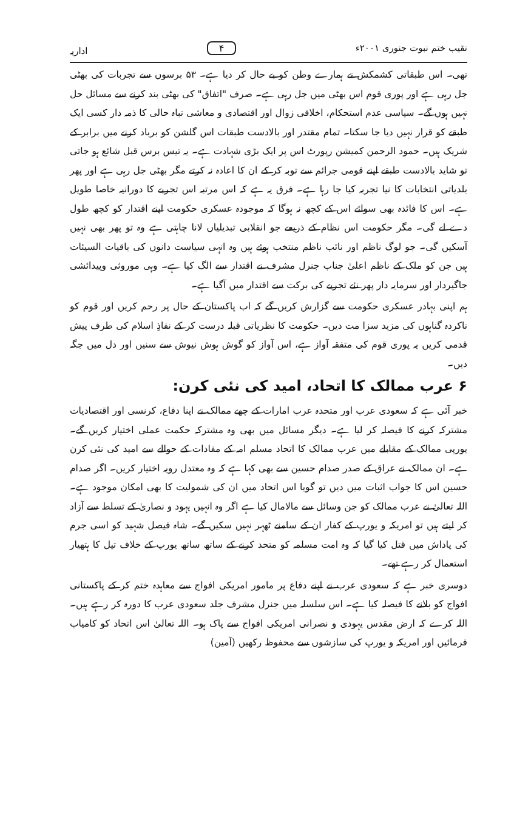نقیب ختم نبوت جنوری ۲۰۰۱ء ۴ اداریہ
تھی۔ اس طبقاتی کشمکش نے ہمارے وطن کو بے حال کر دیا ہے۔ ۵۳ برسوں سے تجربات کی بھٹی جل رہی ہے اور پوری قوم اس بھٹی میں جل رہی ہے۔ صرف "اتفاق" کی بھٹی بند کرنے سے مسائل حل نہیں ہوں گے۔ سیاسی عدم استحکام، اخلاقی زوال اور اقتصادی و معاشی تباہ حالی کا ذمہ دار کسی ایک طبقے کو قرار نہیں دیا جا سکتا۔ تمام مقتدر اور بالادست طبقات اس گلشن کو برباد کرنے میں برابر کے شریک ہیں۔ حمود الرحمن کمیشن رپورٹ اس پر ایک بڑی شہادت ہے۔ یہ تیس برس قبل شائع ہو جاتی تو شاید بالادست طبقے اپنے قومی جرائم سے توبہ کر کے ان کا اعادہ نہ کرتے مگر بھٹی جل رہی ہے اور پھر بلدیاتی انتخابات کا نیا تجربہ کیا جا رہا ہے۔ فرق یہ ہے کہ اس مرتبہ اس تجربے کا دورانیہ خاصا طویل ہے۔ اس کا فائدہ بھی سوائے اس کے کچھ نہ ہوگا کہ موجودہ عسکری حکومت اپنے اقتدار کو کچھ طول دے لے گی۔ مگر حکومت اس نظام کے ذریعے جو انقلابی تبدیلیاں لانا چاہتی ہے وہ تو پھر بھی نہیں آسکیں گی۔ جو لوگ ناظم اور نائب ناظم منتخب ہوئے ہیں وہ انہی سیاست دانوں کی باقیات السیئات ہیں جن کو ملک کے ناظم اعلیٰ جناب جنرل مشرف نے اقتدار سے الگ کیا ہے۔ وہی موروثی وپیدائشی جاگیردار اور سرمایہ دار پھر نئے تجربے کی برکت سے اقتدار میں آگیا ہے۔
ہم اپنی بہادر عسکری حکومت سے گزارش کریں گے کہ اب پاکستان کے حال پر رحم کریں اور قوم کو ناکردہ گناہوں کی مزید سزا مت دیں۔ حکومت کا نظریاتی قبلہ درست کر کے نفاذِ اسلام کی طرف پیش قدمی کریں یہ پوری قوم کی متفقہ آواز ہے، اس آواز کو گوش ہوش نیوش سے سنیں اور دل میں جگہ دیں۔
۶ عرب ممالک کا اتحاد، امید کی نئی کرن:
خبر آئی ہے کہ سعودی عرب اور متحدہ عرب امارات کے چھے ممالک نے اپنا دفاع، کرنسی اور اقتصادیات مشترکہ کرنے کا فیصلہ کر لیا ہے۔ دیگر مسائل میں بھی وہ مشترکہ حکمت عملی اختیار کریں گے۔ یورپی ممالک کے مقابلے میں عرب ممالک کا اتحاد مسلم امہ کے مفادات کے حوالے سے امید کی نئی کرن ہے۔ ان ممالک نے عراق کے صدر صدام حسین سے بھی کہا ہے کہ وہ معتدل رویہ اختیار کریں۔ اگر صدام حسین اس کا جواب اثبات میں دیں تو گویا اس اتحاد میں ان کی شمولیت کا بھی امکان موجود ہے۔ اللہ تعالیٰ نے عرب ممالک کو جن وسائل سے مالامال کیا ہے اگر وہ انہیں یہود و نصاریٰ کے تسلط سے آزاد کر لیتے ہیں تو امریکہ و یورپ کے کفار ان کے سامنے ٹھہر نہیں سکیں گے۔ شاہ فیصل شہید کو اسی جرم کی پاداش میں قتل کیا گیا کہ وہ امت مسلمہ کو متحد کرنے کے ساتھ ساتھ یورپ کے خلاف تیل کا ہتھیار استعمال کر رہے تھے۔
دوسری خبر ہے کہ سعودی عرب نے اپنے دفاع پر مامور امریکی افواج سے معاہدہ ختم کر کے پاکستانی افواج کو بلانے کا فیصلہ کیا ہے۔ اس سلسلہ میں جنرل مشرف جلد سعودی عرب کا دورہ کر رہے ہیں۔ اللہ کرے کہ ارض مقدس یہودی و نصرانی امریکی افواج سے پاک ہو۔ اللہ تعالیٰ اس اتحاد کو کامیاب فرمائیں اور امریکہ و یورپ کی سازشوں سے محفوظ رکھیں (آمین)